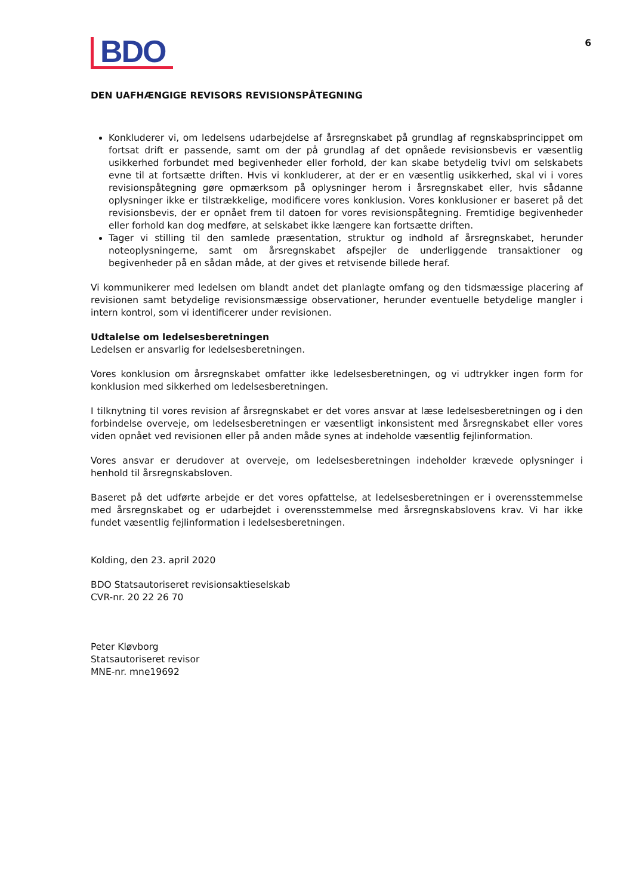BDO
6
DEN UAFHÆNGIGE REVISORS REVISIONSPÅTEGNING
Konkluderer vi, om ledelsens udarbejdelse af årsregnskabet på grundlag af regnskabsprincippet om fortsat drift er passende, samt om der på grundlag af det opnåede revisionsbevis er væsentlig usikkerhed forbundet med begivenheder eller forhold, der kan skabe betydelig tvivl om selskabets evne til at fortsætte driften. Hvis vi konkluderer, at der er en væsentlig usikkerhed, skal vi i vores revisionspåtegning gøre opmærksom på oplysninger herom i årsregnskabet eller, hvis sådanne oplysninger ikke er tilstrækkelige, modificere vores konklusion. Vores konklusioner er baseret på det revisionsbevis, der er opnået frem til datoen for vores revisionspåtegning. Fremtidige begivenheder eller forhold kan dog medføre, at selskabet ikke længere kan fortsætte driften.
Tager vi stilling til den samlede præsentation, struktur og indhold af årsregnskabet, herunder noteoplysningerne, samt om årsregnskabet afspejler de underliggende transaktioner og begivenheder på en sådan måde, at der gives et retvisende billede heraf.
Vi kommunikerer med ledelsen om blandt andet det planlagte omfang og den tidsmæssige placering af revisionen samt betydelige revisionsmæssige observationer, herunder eventuelle betydelige mangler i intern kontrol, som vi identificerer under revisionen.
Udtalelse om ledelsesberetningen
Ledelsen er ansvarlig for ledelsesberetningen.
Vores konklusion om årsregnskabet omfatter ikke ledelsesberetningen, og vi udtrykker ingen form for konklusion med sikkerhed om ledelsesberetningen.
I tilknytning til vores revision af årsregnskabet er det vores ansvar at læse ledelsesberetningen og i den forbindelse overveje, om ledelsesberetningen er væsentligt inkonsistent med årsregnskabet eller vores viden opnået ved revisionen eller på anden måde synes at indeholde væsentlig fejlinformation.
Vores ansvar er derudover at overveje, om ledelsesberetningen indeholder krævede oplysninger i henhold til årsregnskabsloven.
Baseret på det udførte arbejde er det vores opfattelse, at ledelsesberetningen er i overensstemmelse med årsregnskabet og er udarbejdet i overensstemmelse med årsregnskabslovens krav. Vi har ikke fundet væsentlig fejlinformation i ledelsesberetningen.
Kolding, den 23. april 2020
BDO Statsautoriseret revisionsaktieselskab
CVR-nr. 20 22 26 70
Peter Kløvborg
Statsautoriseret revisor
MNE-nr. mne19692